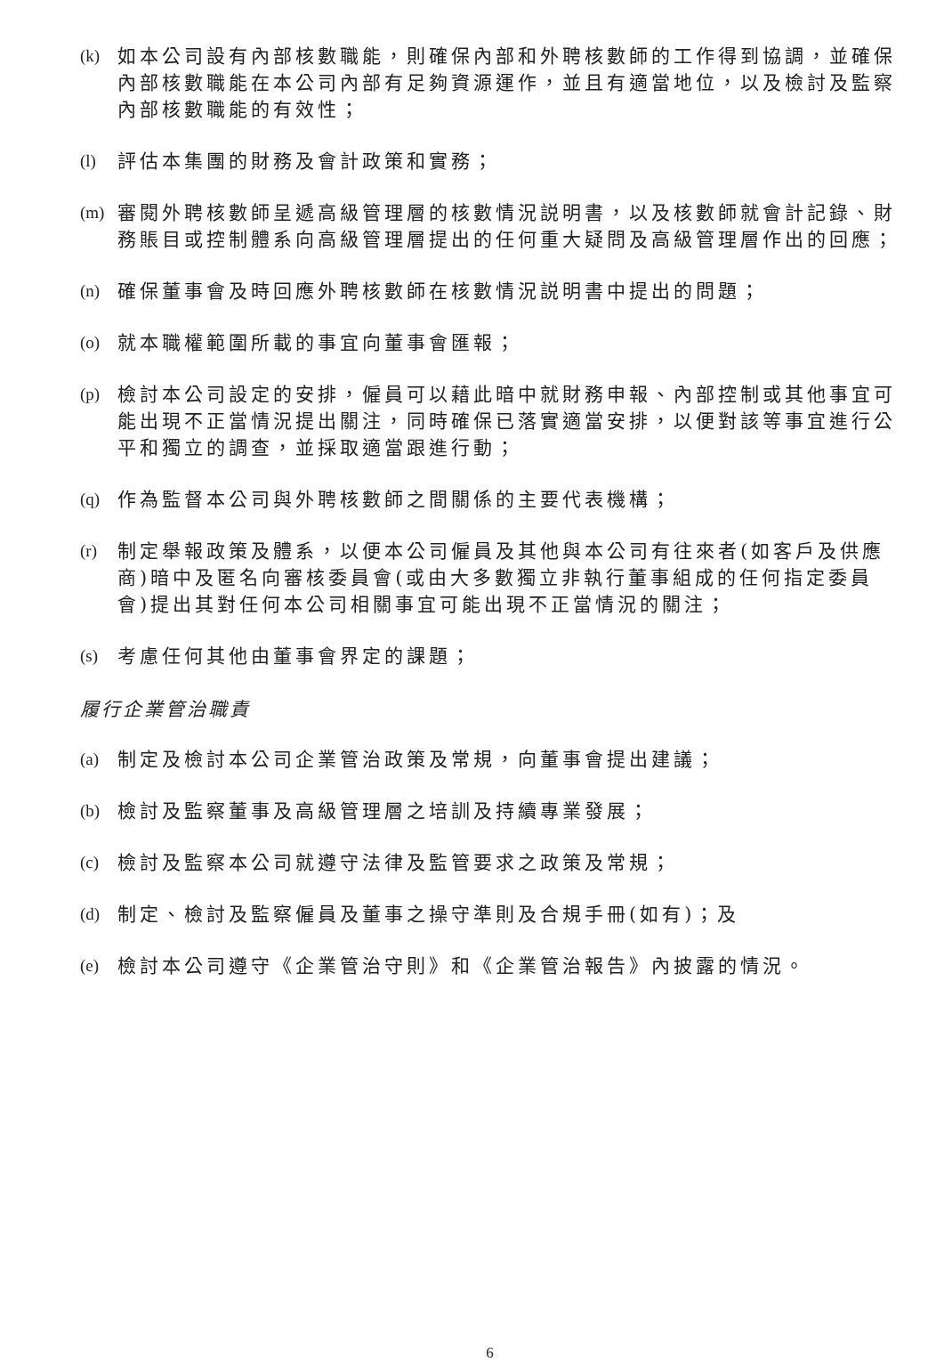(k) 如本公司設有內部核數職能，則確保內部和外聘核數師的工作得到協調，並確保內部核數職能在本公司內部有足夠資源運作，並且有適當地位，以及檢討及監察內部核數職能的有效性；
(l) 評估本集團的財務及會計政策和實務；
(m) 審閱外聘核數師呈遞高級管理層的核數情況説明書，以及核數師就會計記錄、財務賬目或控制體系向高級管理層提出的任何重大疑問及高級管理層作出的回應；
(n) 確保董事會及時回應外聘核數師在核數情況説明書中提出的問題；
(o) 就本職權範圍所載的事宜向董事會匯報；
(p) 檢討本公司設定的安排，僱員可以藉此暗中就財務申報、內部控制或其他事宜可能出現不正當情況提出關注，同時確保已落實適當安排，以便對該等事宜進行公平和獨立的調查，並採取適當跟進行動；
(q) 作為監督本公司與外聘核數師之間關係的主要代表機構；
(r) 制定舉報政策及體系，以便本公司僱員及其他與本公司有往來者(如客戶及供應商)暗中及匿名向審核委員會(或由大多數獨立非執行董事組成的任何指定委員會)提出其對任何本公司相關事宜可能出現不正當情況的關注；
(s) 考慮任何其他由董事會界定的課題；
履行企業管治職責
(a) 制定及檢討本公司企業管治政策及常規，向董事會提出建議；
(b) 檢討及監察董事及高級管理層之培訓及持續專業發展；
(c) 檢討及監察本公司就遵守法律及監管要求之政策及常規；
(d) 制定、檢討及監察僱員及董事之操守準則及合規手冊(如有)；及
(e) 檢討本公司遵守《企業管治守則》和《企業管治報告》內披露的情況。
6